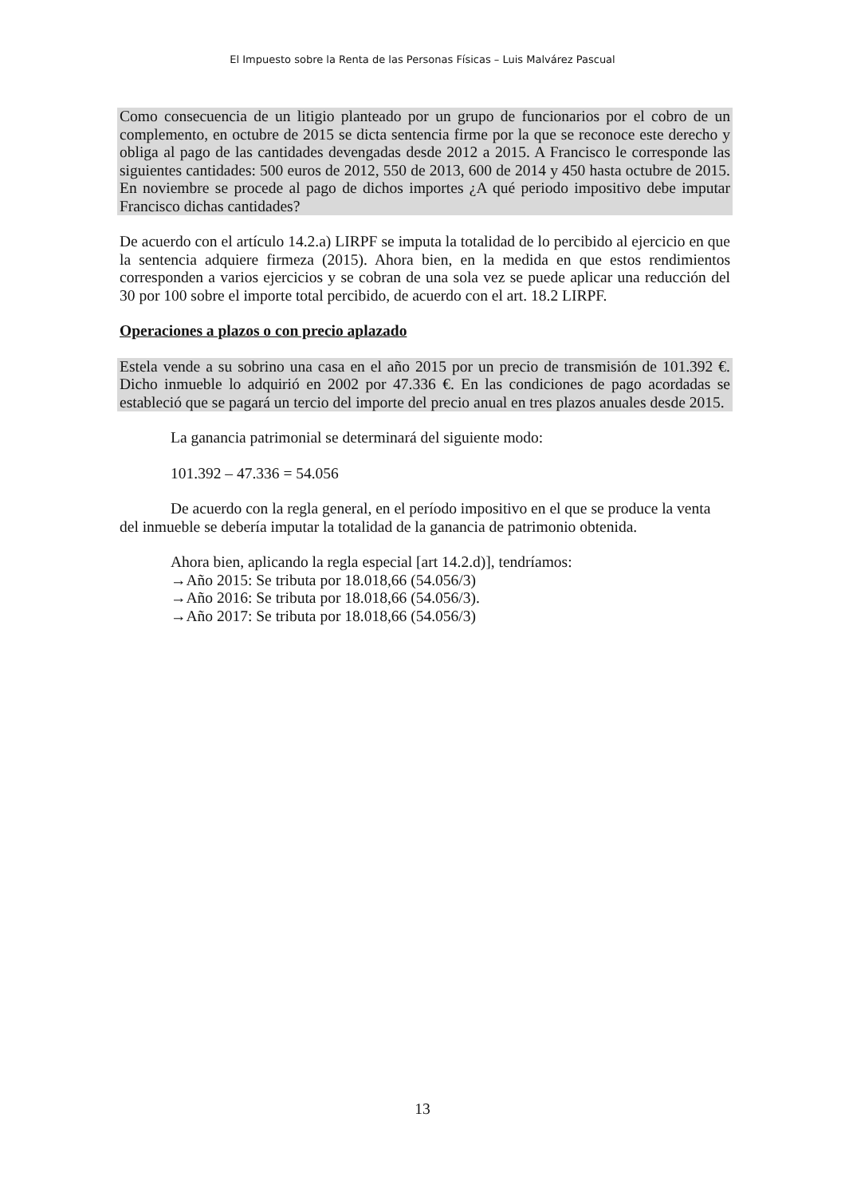El Impuesto sobre la Renta de las Personas Físicas – Luis Malvárez Pascual
Como consecuencia de un litigio planteado por un grupo de funcionarios por el cobro de un complemento, en octubre de 2015 se dicta sentencia firme por la que se reconoce este derecho y obliga al pago de las cantidades devengadas desde 2012 a 2015. A Francisco le corresponde las siguientes cantidades: 500 euros de 2012, 550 de 2013, 600 de 2014 y 450 hasta octubre de 2015. En noviembre se procede al pago de dichos importes ¿A qué periodo impositivo debe imputar Francisco dichas cantidades?
De acuerdo con el artículo 14.2.a) LIRPF se imputa la totalidad de lo percibido al ejercicio en que la sentencia adquiere firmeza (2015). Ahora bien, en la medida en que estos rendimientos corresponden a varios ejercicios y se cobran de una sola vez se puede aplicar una reducción del 30 por 100 sobre el importe total percibido, de acuerdo con el art. 18.2 LIRPF.
Operaciones a plazos o con precio aplazado
Estela vende a su sobrino una casa en el año 2015 por un precio de transmisión de 101.392 €. Dicho inmueble lo adquirió en 2002 por 47.336 €. En las condiciones de pago acordadas se estableció que se pagará un tercio del importe del precio anual en tres plazos anuales desde 2015.
La ganancia patrimonial se determinará del siguiente modo:
101.392 – 47.336 = 54.056
De acuerdo con la regla general, en el período impositivo en el que se produce la venta del inmueble se debería imputar la totalidad de la ganancia de patrimonio obtenida.
Ahora bien, aplicando la regla especial [art 14.2.d)], tendríamos:
→Año 2015: Se tributa por 18.018,66 (54.056/3)
→Año 2016: Se tributa por 18.018,66 (54.056/3).
→Año 2017: Se tributa por 18.018,66 (54.056/3)
13